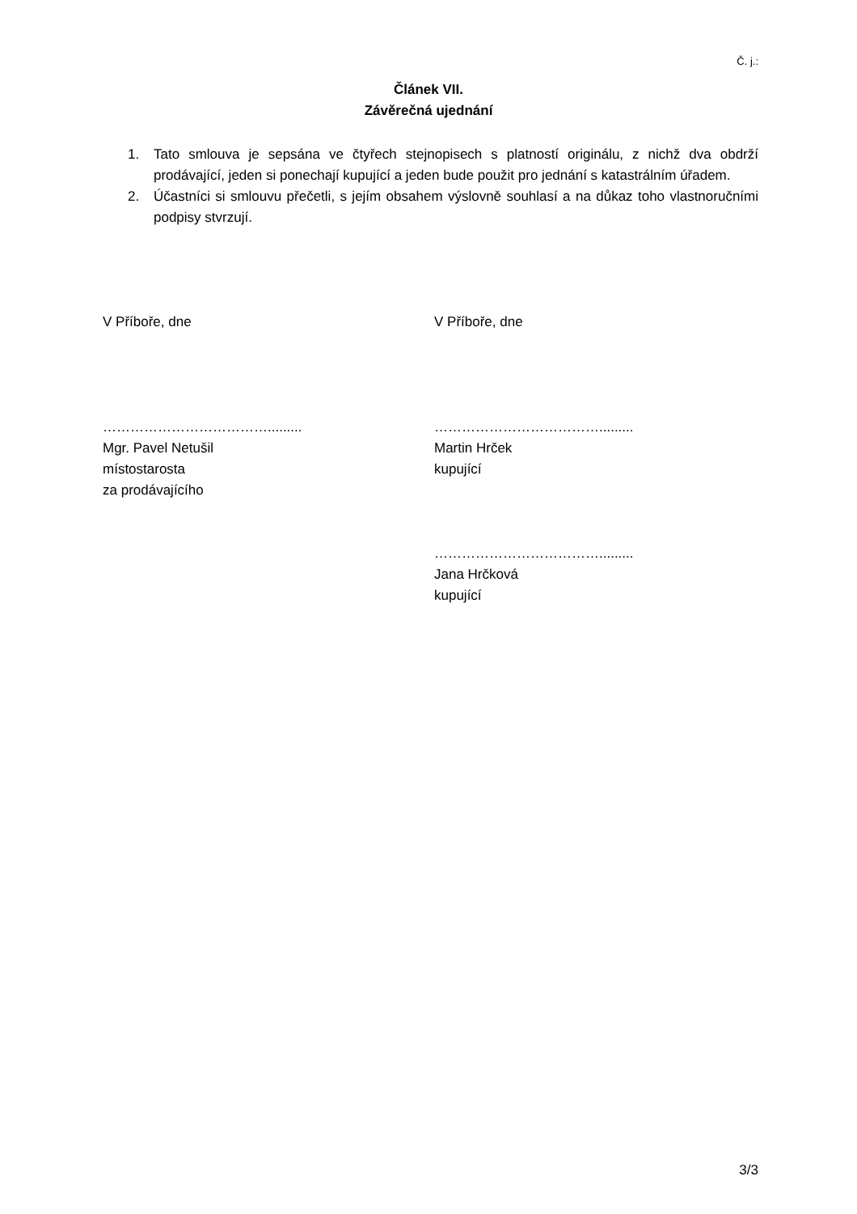Č. j.:
Článek VII.
Závěrečná ujednání
1. Tato smlouva je sepsána ve čtyřech stejnopisech s platností originálu, z nichž dva obdrží prodávající, jeden si ponechají kupující a jeden bude použit pro jednání s katastrálním úřadem.
2. Účastníci si smlouvu přečetli, s jejím obsahem výslovně souhlasí a na důkaz toho vlastnoručními podpisy stvrzují.
V Příboře, dne
……………………………….........
Mgr. Pavel Netušil
místostarosta
za prodávajícího
V Příboře, dne
……………………………….........
Martin Hrček
kupující
……………………………….........
Jana Hrčková
kupující
3/3